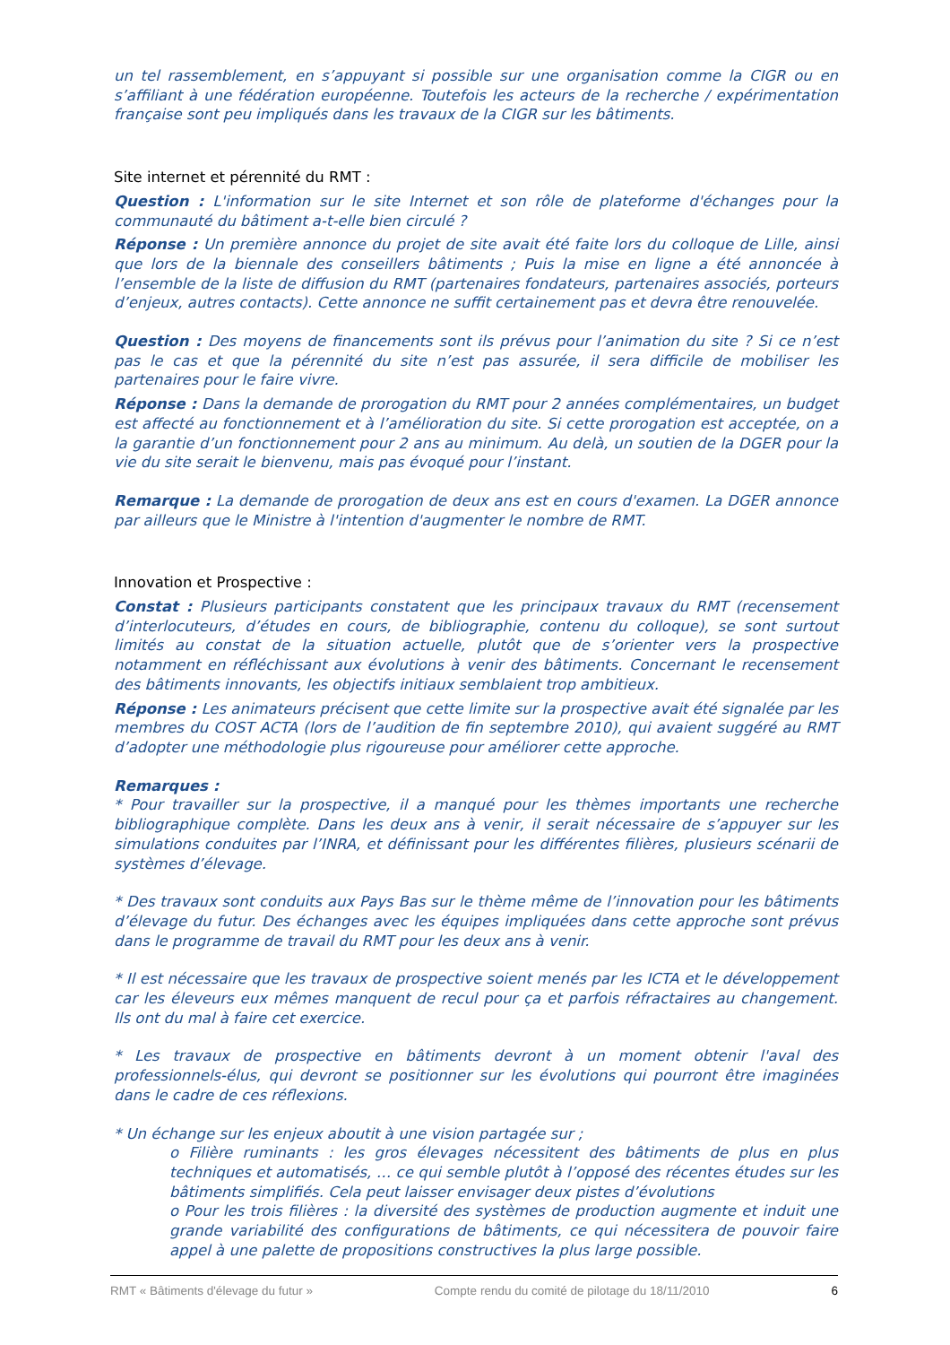un tel rassemblement, en s’appuyant si possible sur une organisation comme la CIGR ou en s’affiliant à une fédération européenne. Toutefois les acteurs de la recherche / expérimentation française sont peu impliqués dans les travaux de la CIGR sur les bâtiments.
Site internet et pérennité du RMT :
Question : L'information sur le site Internet et son rôle de plateforme d'échanges pour la communauté du bâtiment a-t-elle bien circulé ?
Réponse : Un première annonce du projet de site avait été faite lors du colloque de Lille, ainsi que lors de la biennale des conseillers bâtiments ; Puis la mise en ligne a été annoncée à l’ensemble de la liste de diffusion du RMT (partenaires fondateurs, partenaires associés, porteurs d’enjeux, autres contacts). Cette annonce ne suffit certainement pas et devra être renouvelée.
Question : Des moyens de financements sont ils prévus pour l’animation du site ? Si ce n’est pas le cas et que la pérennité du site n’est pas assurée, il sera difficile de mobiliser les partenaires pour le faire vivre.
Réponse : Dans la demande de prorogation du RMT pour 2 années complémentaires, un budget est affecté au fonctionnement et à l’amélioration du site. Si cette prorogation est acceptée, on a la garantie d’un fonctionnement pour 2 ans au minimum. Au delà, un soutien de la DGER pour la vie du site serait le bienvenu, mais pas évoqué pour l’instant.
Remarque : La demande de prorogation de deux ans est en cours d'examen. La DGER annonce par ailleurs que le Ministre à l'intention d'augmenter le nombre de RMT.
Innovation et Prospective :
Constat : Plusieurs participants constatent que les principaux travaux du RMT (recensement d’interlocuteurs, d’études en cours, de bibliographie, contenu du colloque), se sont surtout limités au constat de la situation actuelle, plutôt que de s’orienter vers la prospective notamment en réfléchissant aux évolutions à venir des bâtiments. Concernant le recensement des bâtiments innovants, les objectifs initiaux semblaient trop ambitieux.
Réponse : Les animateurs précisent que cette limite sur la prospective avait été signalée par les membres du COST ACTA (lors de l’audition de fin septembre 2010), qui avaient suggéré au RMT d’adopter une méthodologie plus rigoureuse pour améliorer cette approche.
Remarques :
* Pour travailler sur la prospective, il a manqué pour les thèmes importants une recherche bibliographique complète. Dans les deux ans à venir, il serait nécessaire de s’appuyer sur les simulations conduites par l’INRA, et définissant pour les différentes filières, plusieurs scénarii de systèmes d’élevage.
* Des travaux sont conduits aux Pays Bas sur le thème même de l’innovation pour les bâtiments d’élevage du futur. Des échanges avec les équipes impliquées dans cette approche sont prévus dans le programme de travail du RMT pour les deux ans à venir.
* Il est nécessaire que les travaux de prospective soient menés par les ICTA et le développement car les éleveurs eux mêmes manquent de recul pour ça et parfois réfractaires au changement. Ils ont du mal à faire cet exercice.
* Les travaux de prospective en bâtiments devront à un moment obtenir l'aval des professionnels-élus, qui devront se positionner sur les évolutions qui pourront être imaginées dans le cadre de ces réflexions.
* Un échange sur les enjeux aboutit à une vision partagée sur ;
o Filière ruminants : les gros élevages nécessitent des bâtiments de plus en plus techniques et automatisés, … ce qui semble plutôt à l’opposé des récentes études sur les bâtiments simplifiés. Cela peut laisser envisager deux pistes d’évolutions
o Pour les trois filières : la diversité des systèmes de production augmente et induit une grande variabilité des configurations de bâtiments, ce qui nécessitera de pouvoir faire appel à une palette de propositions constructives la plus large possible.
RMT « Bâtiments d'élevage du futur » Compte rendu du comité de pilotage du 18/11/2010 6